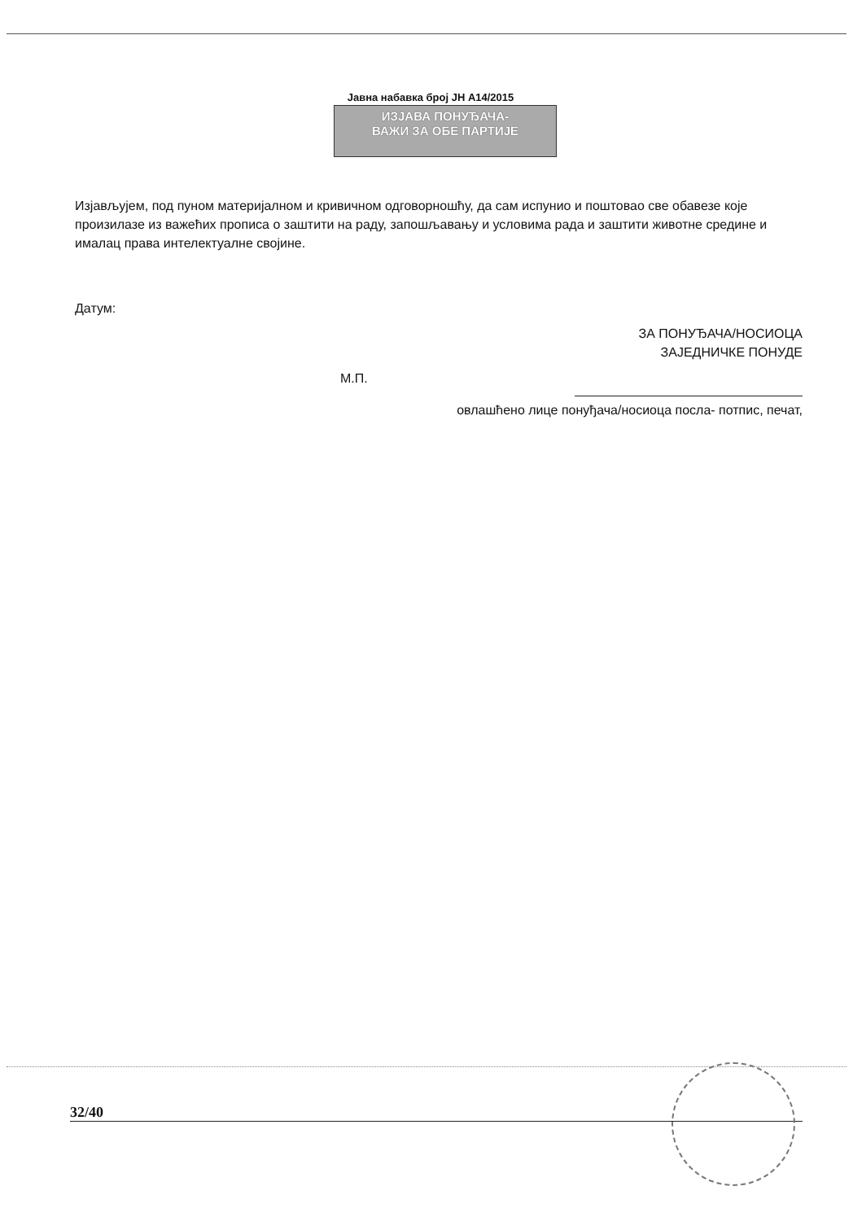Јавна набавка број ЈН А14/2015
ИЗЈАВА ПОНУЂАЧА-
ВАЖИ ЗА ОБЕ ПАРТИЈЕ
Изјављујем, под пуном материјалном и кривичном одговорношћу, да сам испунио и поштовао све обавезе које произилазе из важећих прописа о заштити на раду, запошљавању и условима рада и заштити животне средине и ималац права интелектуалне својине.
Датум:
ЗА ПОНУЂАЧА/НОСИОЦА
ЗАЈЕДНИЧКЕ ПОНУДЕ
М.П.
овлашћено лице понуђача/носиоца посла- потпис, печат,
32/40